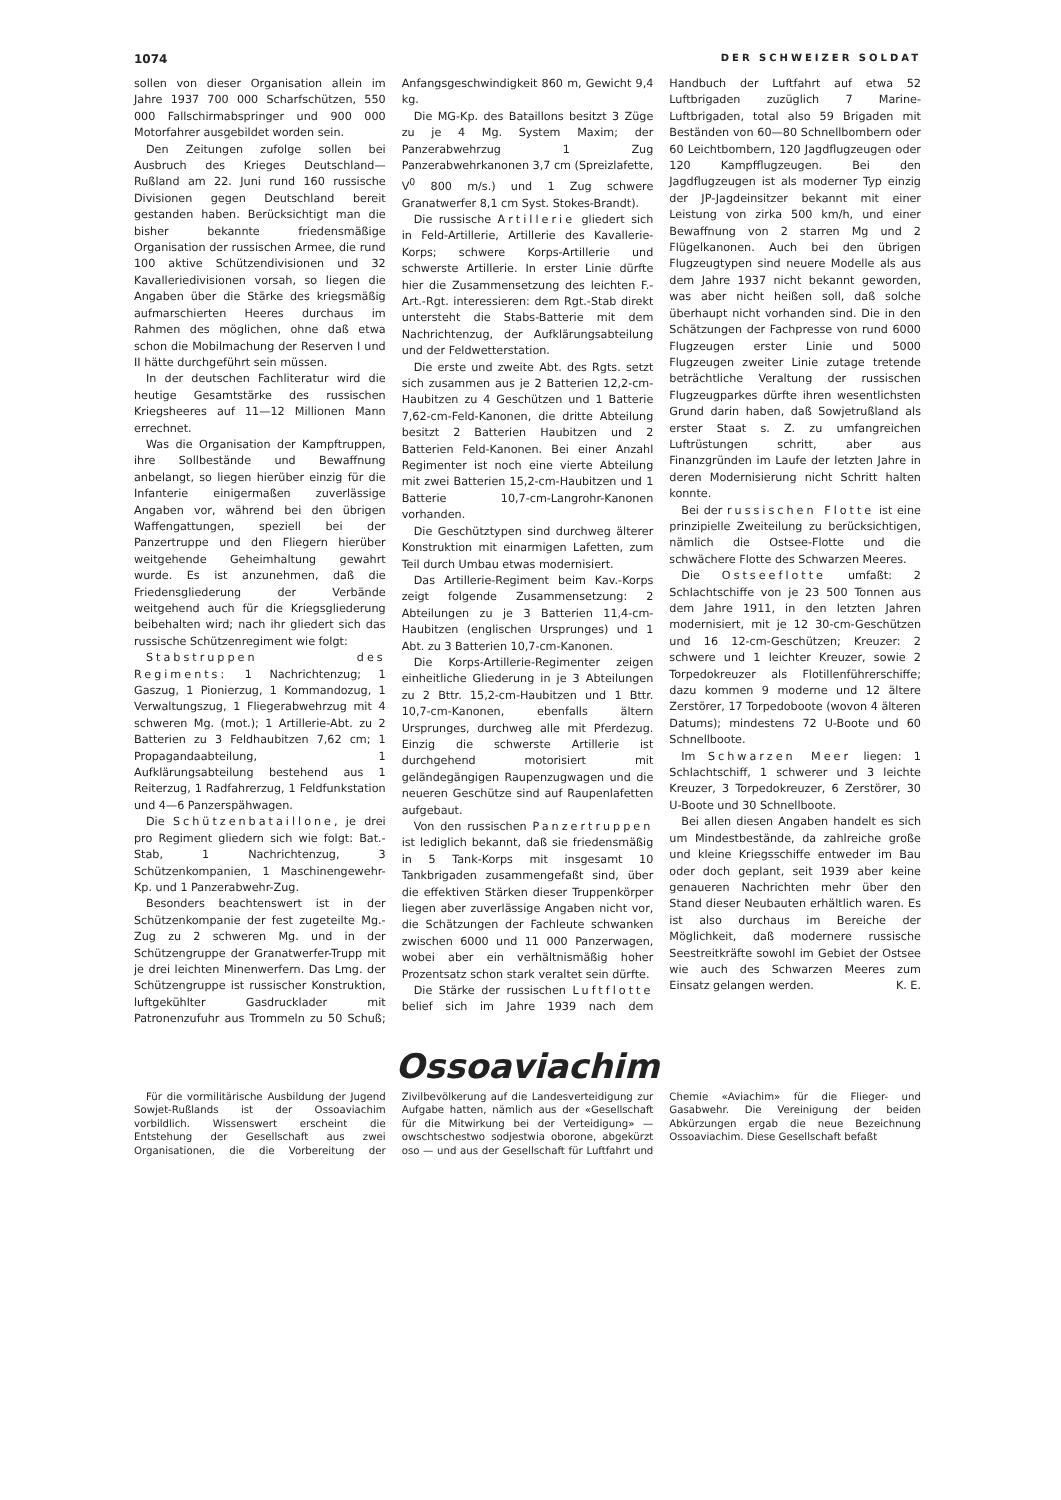1074 DER SCHWEIZER SOLDAT
sollen von dieser Organisation allein im Jahre 1937 700 000 Scharfschützen, 550 000 Fallschirmabspringer und 900 000 Motorfahrer ausgebildet worden sein.
Den Zeitungen zufolge sollen bei Ausbruch des Krieges Deutschland—Rußland am 22. Juni rund 160 russische Divisionen gegen Deutschland bereit gestanden haben. Berücksichtigt man die bisher bekannte friedensmäßige Organisation der russischen Armee, die rund 100 aktive Schützendivisionen und 32 Kavalleriedivisionen vorsah, so liegen die Angaben über die Stärke des kriegsmäßig aufmarschierten Heeres durchaus im Rahmen des möglichen, ohne daß etwa schon die Mobilmachung der Reserven I und II hätte durchgeführt sein müssen.
In der deutschen Fachliteratur wird die heutige Gesamtstärke des russischen Kriegsheeres auf 11—12 Millionen Mann errechnet.
Was die Organisation der Kampftruppen, ihre Sollbestände und Bewaffnung anbelangt, so liegen hierüber einzig für die Infanterie einigermaßen zuverlässige Angaben vor, während bei den übrigen Waffengattungen, speziell bei der Panzertruppe und den Fliegern hierüber weitgehende Geheimhaltung gewahrt wurde. Es ist anzunehmen, daß die Friedensgliederung der Verbände weitgehend auch für die Kriegsgliederung beibehalten wird; nach ihr gliedert sich das russische Schützenregiment wie folgt:
Stabstruppen des Regiments: 1 Nachrichtenzug; 1 Gaszug, 1 Pionierzug, 1 Kommandozug, 1 Verwaltungszug, 1 Fliegerabwehrzug mit 4 schweren Mg. (mot.); 1 Artillerie-Abt. zu 2 Batterien zu 3 Feldhaubitzen 7,62 cm; 1 Propagandaabteilung, 1 Aufklärungsabteilung bestehend aus 1 Reiterzug, 1 Radfahrerzug, 1 Feldfunkstation und 4—6 Panzerspähwagen.
Die Schützenbataillone, je drei pro Regiment gliedern sich wie folgt: Bat.-Stab, 1 Nachrichtenzug, 3 Schützenkompanien, 1 Maschinengewehr-Kp. und 1 Panzerabwehr-Zug.
Besonders beachtenswert ist in der Schützenkompanie der fest zugeteilte Mg.-Zug zu 2 schweren Mg. und in der Schützengruppe der Granatwerfer-Trupp mit je drei leichten Minenwerfern. Das Lmg. der Schützengruppe ist russischer Konstruktion, luftgekühlter Gasdrucklader mit Patronenzufuhr aus Trommeln zu 50 Schuß; Anfangsgeschwindigkeit 860 m, Gewicht 9,4 kg.
Die MG-Kp. des Bataillons besitzt 3 Züge zu je 4 Mg. System Maxim; der Panzerabwehrzug 1 Zug Panzerabwehrkanonen 3,7 cm (Spreizlafette, V<sup>0</sup> 800 m/s.) und 1 Zug schwere Granatwerfer 8,1 cm Syst. Stokes-Brandt).
Die russische Artillerie gliedert sich in Feld-Artillerie, Artillerie des Kavallerie-Korps; schwere Korps-Artillerie und schwerste Artillerie. In erster Linie dürfte hier die Zusammensetzung des leichten F.-Art.-Rgt. interessieren: dem Rgt.-Stab direkt untersteht die Stabs-Batterie mit dem Nachrichtenzug, der Aufklärungsabteilung und der Feldwetterstation.
Die erste und zweite Abt. des Rgts. setzt sich zusammen aus je 2 Batterien 12,2-cm-Haubitzen zu 4 Geschützen und 1 Batterie 7,62-cm-Feld-Kanonen, die dritte Abteilung besitzt 2 Batterien Haubitzen und 2 Batterien Feld-Kanonen. Bei einer Anzahl Regimenter ist noch eine vierte Abteilung mit zwei Batterien 15,2-cm-Haubitzen und 1 Batterie 10,7-cm-Langrohr-Kanonen vorhanden.
Die Geschütztypen sind durchweg älterer Konstruktion mit einarmigen Lafetten, zum Teil durch Umbau etwas modernisiert.
Das Artillerie-Regiment beim Kav.-Korps zeigt folgende Zusammensetzung: 2 Abteilungen zu je 3 Batterien 11,4-cm-Haubitzen (englischen Ursprunges) und 1 Abt. zu 3 Batterien 10,7-cm-Kanonen.
Die Korps-Artillerie-Regimenter zeigen einheitliche Gliederung in je 3 Abteilungen zu 2 Bttr. 15,2-cm-Haubitzen und 1 Bttr. 10,7-cm-Kanonen, ebenfalls ältern Ursprunges, durchweg alle mit Pferdezug. Einzig die schwerste Artillerie ist durchgehend motorisiert mit geländegängigen Raupenzugwagen und die neueren Geschütze sind auf Raupenlafetten aufgebaut.
Von den russischen Panzertruppen ist lediglich bekannt, daß sie friedensmäßig in 5 Tank-Korps mit insgesamt 10 Tankbrigaden zusammengefaßt sind, über die effektiven Stärken dieser Truppenkörper liegen aber zuverlässige Angaben nicht vor, die Schätzungen der Fachleute schwanken zwischen 6000 und 11 000 Panzerwagen, wobei aber ein verhältnismäßig hoher Prozentsatz schon stark veraltet sein dürfte.
Die Stärke der russischen Luftflotte belief sich im Jahre 1939 nach dem Handbuch der Luftfahrt auf etwa 52 Luftbrigaden zuzüglich 7 Marine-Luftbrigaden, total also 59 Brigaden mit Beständen von 60—80 Schnellbombern oder 60 Leichtbombern, 120 Jagdflugzeugen oder 120 Kampfflugzeugen. Bei den Jagdflugzeugen ist als moderner Typ einzig der JP-Jagdeinsitzer bekannt mit einer Leistung von zirka 500 km/h, und einer Bewaffnung von 2 starren Mg und 2 Flügelkanonen. Auch bei den übrigen Flugzeugtypen sind neuere Modelle als aus dem Jahre 1937 nicht bekannt geworden, was aber nicht heißen soll, daß solche überhaupt nicht vorhanden sind. Die in den Schätzungen der Fachpresse von rund 6000 Flugzeugen erster Linie und 5000 Flugzeugen zweiter Linie zutage tretende beträchtliche Veraltung der russischen Flugzeugparkes dürfte ihren wesentlichsten Grund darin haben, daß Sowjetrußland als erster Staat s. Z. zu umfangreichen Luftrüstungen schritt, aber aus Finanzgründen im Laufe der letzten Jahre in deren Modernisierung nicht Schritt halten konnte.
Bei der russischen Flotte ist eine prinzipielle Zweiteilung zu berücksichtigen, nämlich die Ostsee-Flotte und die schwächere Flotte des Schwarzen Meeres.
Die Ostseeflotte umfaßt: 2 Schlachtschiffe von je 23 500 Tonnen aus dem Jahre 1911, in den letzten Jahren modernisiert, mit je 12 30-cm-Geschützen und 16 12-cm-Geschützen; Kreuzer: 2 schwere und 1 leichter Kreuzer, sowie 2 Torpedokreuzer als Flotillenführerschiffe; dazu kommen 9 moderne und 12 ältere Zerstörer, 17 Torpedoboote (wovon 4 älteren Datums); mindestens 72 U-Boote und 60 Schnellboote.
Im Schwarzen Meer liegen: 1 Schlachtschiff, 1 schwerer und 3 leichte Kreuzer, 3 Torpedokreuzer, 6 Zerstörer, 30 U-Boote und 30 Schnellboote.
Bei allen diesen Angaben handelt es sich um Mindestbestände, da zahlreiche große und kleine Kriegsschiffe entweder im Bau oder doch geplant, seit 1939 aber keine genaueren Nachrichten mehr über den Stand dieser Neubauten erhältlich waren. Es ist also durchaus im Bereiche der Möglichkeit, daß modernere russische Seestreitkräfte sowohl im Gebiet der Ostsee wie auch des Schwarzen Meeres zum Einsatz gelangen werden. K. E.
Ossoaviachim
Für die vormilitärische Ausbildung der Jugend Sowjet-Rußlands ist der Ossoaviachim vorbildlich. Wissenswert erscheint die Entstehung der Gesellschaft aus zwei Organisationen, die die Vorbereitung der Zivilbevölkerung auf die Landesverteidigung zur Aufgabe hatten, nämlich aus der «Gesellschaft für die Mitwirkung bei der Verteidigung» — owschtschestwo sodjestwia oborone, abgekürzt oso — und aus der Gesellschaft für Luftfahrt und Chemie «Aviachim» für die Flieger- und Gasabwehr. Die Vereinigung der beiden Abkürzungen ergab die neue Bezeichnung Ossoaviachim. Diese Gesellschaft befaßt